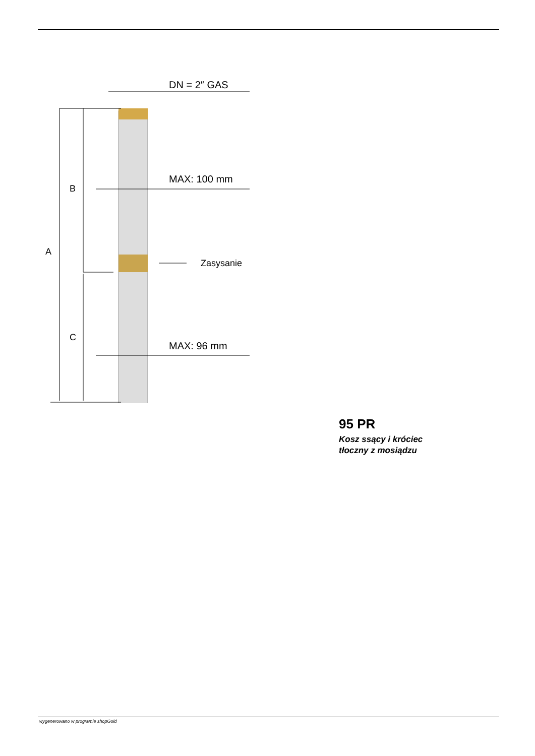DN = 2″ GAS
MAX: 100 mm
MAX: 96 mm
Zasysanie
B
A
C
95 PR
Kosz ssący i króciec
tłoczny z mosiądzu
wygenerowano w programie shopGold